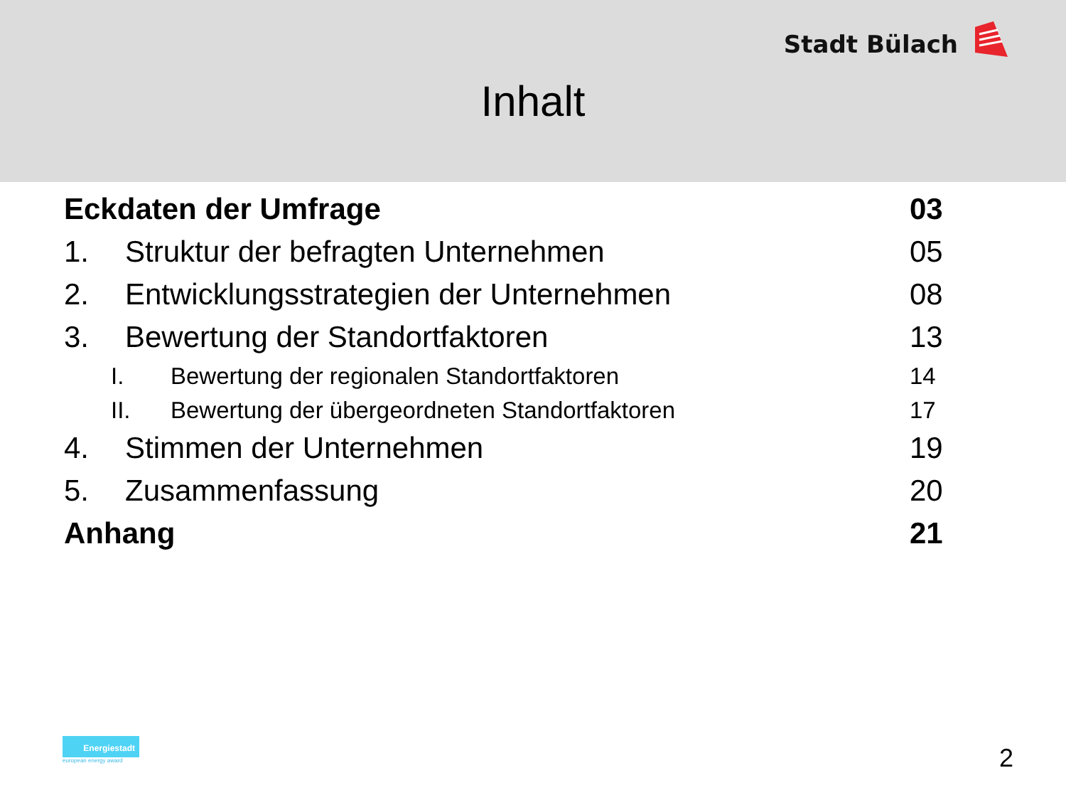Stadt Bülach
Inhalt
Eckdaten der Umfrage 03
1. Struktur der befragten Unternehmen 05
2. Entwicklungsstrategien der Unternehmen 08
3. Bewertung der Standortfaktoren 13
I. Bewertung der regionalen Standortfaktoren 14
II. Bewertung der übergeordneten Standortfaktoren 17
4. Stimmen der Unternehmen 19
5. Zusammenfassung 20
Anhang 21
Energiestadt
european energy award
2